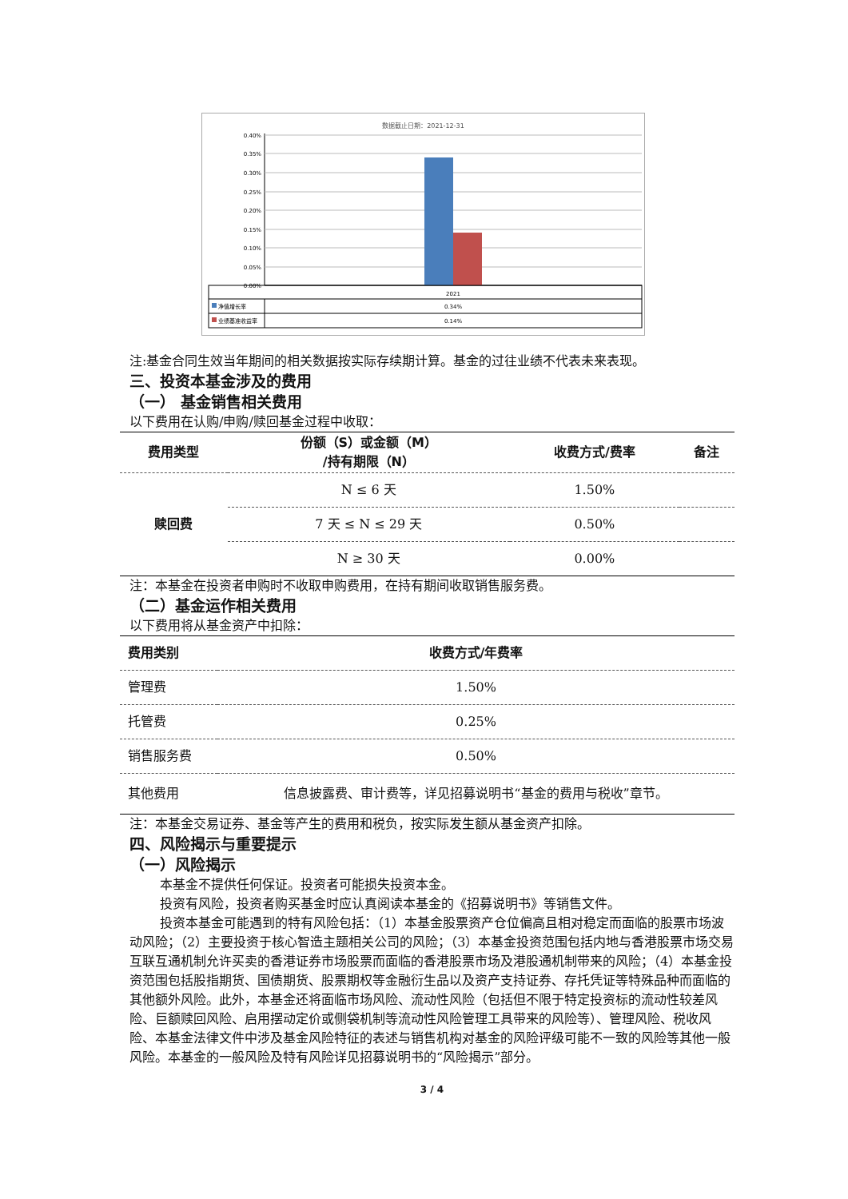数据截止日期：2021-12-31
0.40%
0.35%
0.30%
0.25%
0.20%
0.15%
0.10%
0.05%
0.00%
2021
净值增长率
0.34%
业绩基准收益率
0.14%
注:基金合同生效当年期间的相关数据按实际存续期计算。基金的过往业绩不代表未来表现。
三、投资本基金涉及的费用
（一） 基金销售相关费用
以下费用在认购/申购/赎回基金过程中收取：
| 费用类型 | 份额（S）或金额（M） /持有期限（N） | 收费方式/费率 | 备注 |
| --- | --- | --- | --- |
| 赎回费 | N ≤ 6 天 | 1.50% | |
| | 7 天 ≤ N ≤ 29 天 | 0.50% | |
| | N ≥ 30 天 | 0.00% | |
注：本基金在投资者申购时不收取申购费用，在持有期间收取销售服务费。
（二）基金运作相关费用
以下费用将从基金资产中扣除：
| 费用类别 | 收费方式/年费率 |
| --- | --- |
| 管理费 | 1.50% |
| 托管费 | 0.25% |
| 销售服务费 | 0.50% |
| 其他费用 | 信息披露费、审计费等，详见招募说明书“基金的费用与税收”章节。 |
注：本基金交易证券、基金等产生的费用和税负，按实际发生额从基金资产扣除。
四、风险揭示与重要提示
（一）风险揭示
本基金不提供任何保证。投资者可能损失投资本金。
投资有风险，投资者购买基金时应认真阅读本基金的《招募说明书》等销售文件。
投资本基金可能遇到的特有风险包括：（1）本基金股票资产仓位偏高且相对稳定而面临的股票市场波动风险；（2）主要投资于核心智造主题相关公司的风险；（3）本基金投资范围包括内地与香港股票市场交易互联互通机制允许买卖的香港证券市场股票而面临的香港股票市场及港股通机制带来的风险；（4）本基金投资范围包括股指期货、国债期货、股票期权等金融衍生品以及资产支持证券、存托凭证等特殊品种而面临的其他额外风险。此外，本基金还将面临市场风险、流动性风险（包括但不限于特定投资标的流动性较差风险、巨额赎回风险、启用摆动定价或侧袋机制等流动性风险管理工具带来的风险等）、管理风险、税收风险、本基金法律文件中涉及基金风险特征的表述与销售机构对基金的风险评级可能不一致的风险等其他一般风险。本基金的一般风险及特有风险详见招募说明书的“风险揭示”部分。
3 / 4